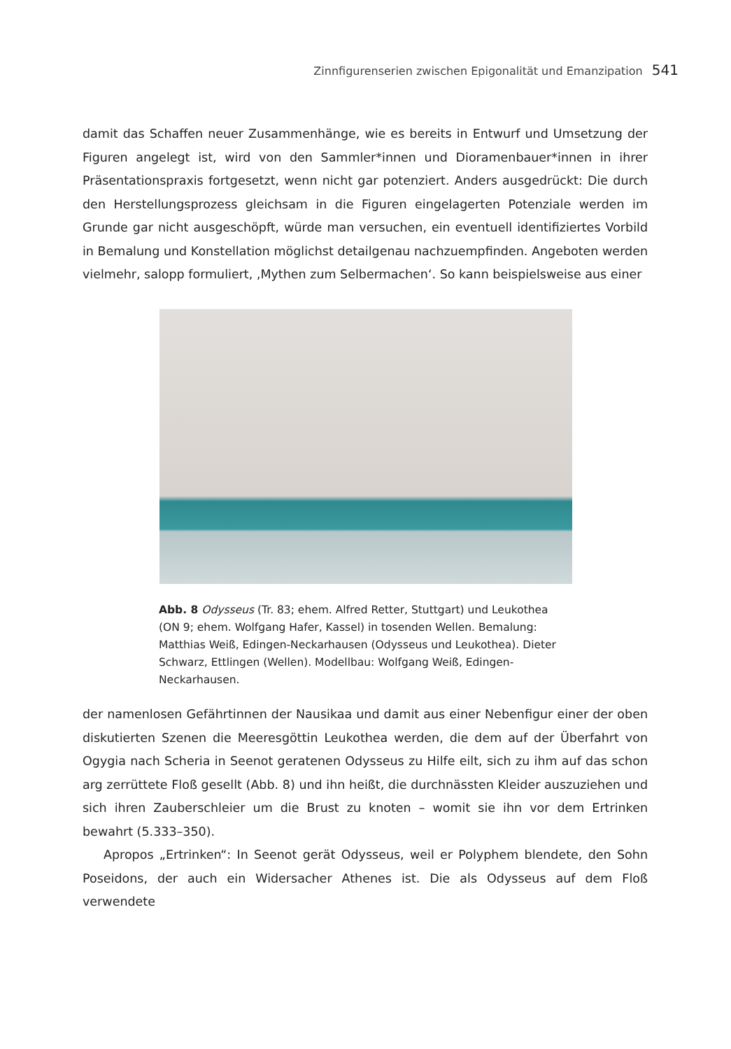Zinnfigurenserien zwischen Epigonalität und Emanzipation 541
damit das Schaffen neuer Zusammenhänge, wie es bereits in Entwurf und Umsetzung der Figuren angelegt ist, wird von den Sammler*innen und Dioramenbauer*innen in ihrer Präsentationspraxis fortgesetzt, wenn nicht gar potenziert. Anders ausgedrückt: Die durch den Herstellungsprozess gleichsam in die Figuren eingelagerten Potenziale werden im Grunde gar nicht ausgeschöpft, würde man versuchen, ein eventuell identifiziertes Vorbild in Bemalung und Konstellation möglichst detailgenau nachzuempfinden. Angeboten werden vielmehr, salopp formuliert, ‚Mythen zum Selbermachen‘. So kann beispielsweise aus einer
Abb. 8 Odysseus (Tr. 83; ehem. Alfred Retter, Stuttgart) und Leukothea (ON 9; ehem. Wolfgang Hafer, Kassel) in tosenden Wellen. Bemalung: Matthias Weiß, Edingen-Neckarhausen (Odysseus und Leukothea). Dieter Schwarz, Ettlingen (Wellen). Modellbau: Wolfgang Weiß, Edingen-Neckarhausen.
der namenlosen Gefährtinnen der Nausikaa und damit aus einer Nebenfigur einer der oben diskutierten Szenen die Meeresgöttin Leukothea werden, die dem auf der Überfahrt von Ogygia nach Scheria in Seenot geratenen Odysseus zu Hilfe eilt, sich zu ihm auf das schon arg zerrüttete Floß gesellt (Abb. 8) und ihn heißt, die durchnässten Kleider auszuziehen und sich ihren Zauberschleier um die Brust zu knoten – womit sie ihn vor dem Ertrinken bewahrt (5.333–350).
Apropos „Ertrinken“: In Seenot gerät Odysseus, weil er Polyphem blendete, den Sohn Poseidons, der auch ein Widersacher Athenes ist. Die als Odysseus auf dem Floß verwendete